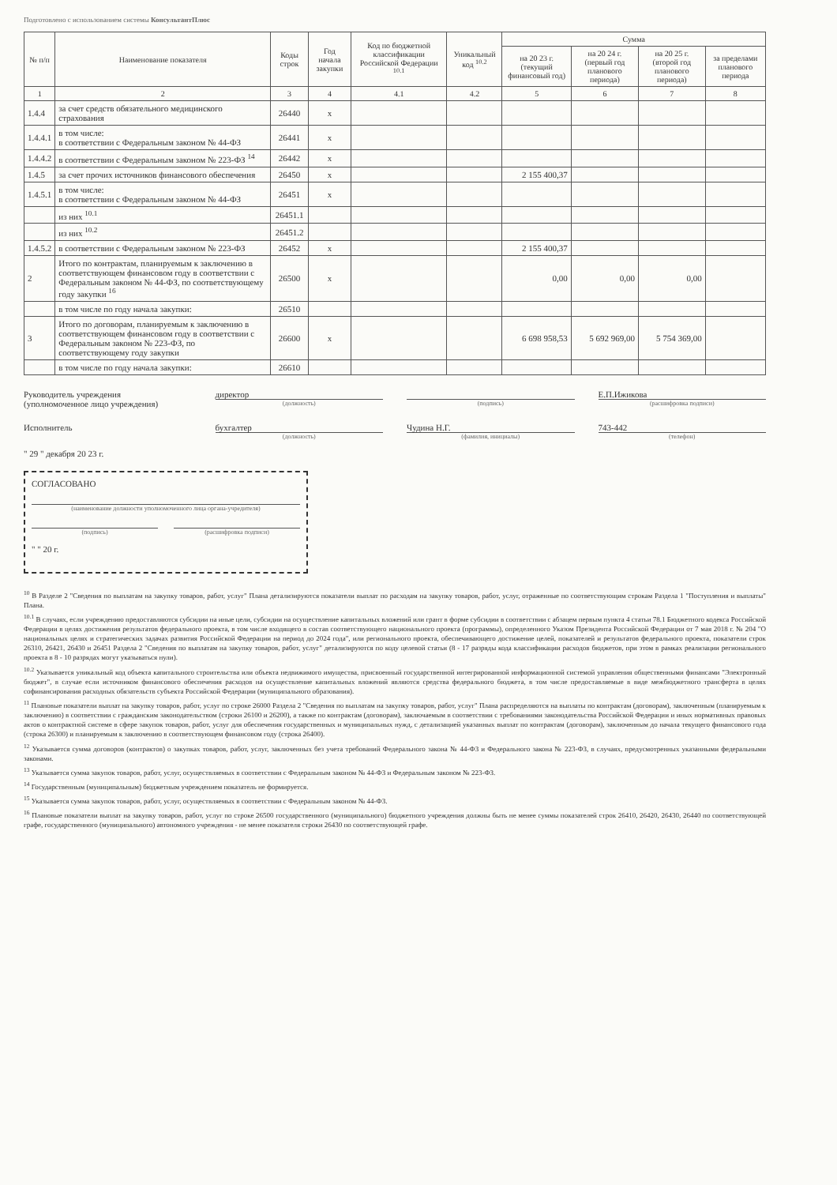Подготовлено с использованием системы КонсультантПлюс
| № п/п | Наименование показателя | Коды строк | Год начала закупки | Код по бюджетной классификации Российской Федерации <sup>10.1</sup> | Уникальный код <sup>10.2</sup> | Сумма | | | |
| --- | --- | --- | --- | --- | --- | --- | --- | --- | --- |
| | | | | | | на 20 23 г. (текущий финансовый год) | на 20 24 г. (первый год планового периода) | на 20 25 г. (второй год планового периода) | за пределами планового периода |
| 1 | 2 | 3 | 4 | 4.1 | 4.2 | 5 | 6 | 7 | 8 |
| 1.4.4 | за счет средств обязательного медицинского страхования | 26440 | x | | | | | | |
| 1.4.4.1 | в том числе: в соответствии с Федеральным законом № 44-ФЗ | 26441 | x | | | | | | |
| 1.4.4.2 | в соответствии с Федеральным законом № 223-ФЗ <sup>14</sup> | 26442 | x | | | | | | |
| 1.4.5 | за счет прочих источников финансового обеспечения | 26450 | x | | | 2 155 400,37 | | | |
| 1.4.5.1 | в том числе: в соответствии с Федеральным законом № 44-ФЗ | 26451 | x | | | | | | |
| | из них <sup>10.1</sup> | 26451.1 | | | | | | | |
| | из них <sup>10.2</sup> | 26451.2 | | | | | | | |
| 1.4.5.2 | в соответствии с Федеральным законом № 223-ФЗ | 26452 | x | | | 2 155 400,37 | | | |
| 2 | Итого по контрактам, планируемым к заключению в соответствующем финансовом году в соответствии с Федеральным законом № 44-ФЗ, по соответствующему году закупки <sup>16</sup> | 26500 | x | | | 0,00 | 0,00 | 0,00 | |
| | в том числе по году начала закупки: | 26510 | | | | | | | |
| 3 | Итого по договорам, планируемым к заключению в соответствующем финансовом году в соответствии с Федеральным законом № 223-ФЗ, по соответствующему году закупки | 26600 | x | | | 6 698 958,53 | 5 692 969,00 | 5 754 369,00 | |
| | в том числе по году начала закупки: | 26610 | | | | | | | |
Руководитель учреждения
(уполномоченное лицо учреждения)
директор
(должность)
(подпись)
Е.П.Ижикова
(расшифровка подписи)
Исполнитель бухгалтер
(должность)
Чудина Н.Г.
(фамилия, инициалы)
743-442
(телефон)
" 29 " декабря 20 23 г.
СОГЛАСОВАНО
(наименование должности уполномоченного лица органа-учредителя)
(подпись) (расшифровка подписи)
" " 20 г.
<sup>10</sup> В Разделе 2 "Сведения по выплатам на закупку товаров, работ, услуг" Плана детализируются показатели выплат по расходам на закупку товаров, работ, услуг, отраженные по соответствующим строкам Раздела 1 "Поступления и выплаты" Плана.
<sup>10.1</sup> В случаях, если учреждению предоставляются субсидии на иные цели, субсидии на осуществление капитальных вложений или грант в форме субсидии в соответствии с абзацем первым пункта 4 статьи 78.1 Бюджетного кодекса Российской Федерации в целях достижения результатов федерального проекта, в том числе входящего в состав соответствующего национального проекта (программы), определенного Указом Президента Российской Федерации от 7 мая 2018 г. № 204 "О национальных целях и стратегических задачах развития Российской Федерации на период до 2024 года", или регионального проекта, обеспечивающего достижение целей, показателей и результатов федерального проекта, показатели строк 26310, 26421, 26430 и 26451 Раздела 2 "Сведения по выплатам на закупку товаров, работ, услуг" детализируются по коду целевой статьи (8 - 17 разряды кода классификации расходов бюджетов, при этом в рамках реализации регионального проекта в 8 - 10 разрядах могут указываться нули).
<sup>10.2</sup> Указывается уникальный код объекта капитального строительства или объекта недвижимого имущества, присвоенный государственной интегрированной информационной системой управления общественными финансами "Электронный бюджет", в случае если источником финансового обеспечения расходов на осуществление капитальных вложений являются средства федерального бюджета, в том числе предоставляемые в виде межбюджетного трансферта в целях софинансирования расходных обязательств субъекта Российской Федерации (муниципального образования).
<sup>11</sup> Плановые показатели выплат на закупку товаров, работ, услуг по строке 26000 Раздела 2 "Сведения по выплатам на закупку товаров, работ, услуг" Плана распределяются на выплаты по контрактам (договорам), заключенным (планируемым к заключению) в соответствии с гражданским законодательством (строки 26100 и 26200), а также по контрактам (договорам), заключаемым в соответствии с требованиями законодательства Российской Федерации и иных нормативных правовых актов о контрактной системе в сфере закупок товаров, работ, услуг для обеспечения государственных и муниципальных нужд, с детализацией указанных выплат по контрактам (договорам), заключенным до начала текущего финансового года (строка 26300) и планируемым к заключению в соответствующем финансовом году (строка 26400).
<sup>12</sup> Указывается сумма договоров (контрактов) о закупках товаров, работ, услуг, заключенных без учета требований Федерального закона № 44-ФЗ и Федерального закона № 223-ФЗ, в случаях, предусмотренных указанными федеральными законами.
<sup>13</sup> Указывается сумма закупок товаров, работ, услуг, осуществляемых в соответствии с Федеральным законом № 44-ФЗ и Федеральным законом № 223-ФЗ.
<sup>14</sup> Государственным (муниципальным) бюджетным учреждением показатель не формируется.
<sup>15</sup> Указывается сумма закупок товаров, работ, услуг, осуществляемых в соответствии с Федеральным законом № 44-ФЗ.
<sup>16</sup> Плановые показатели выплат на закупку товаров, работ, услуг по строке 26500 государственного (муниципального) бюджетного учреждения должны быть не менее суммы показателей строк 26410, 26420, 26430, 26440 по соответствующей графе, государственного (муниципального) автономного учреждения - не менее показателя строки 26430 по соответствующей графе.